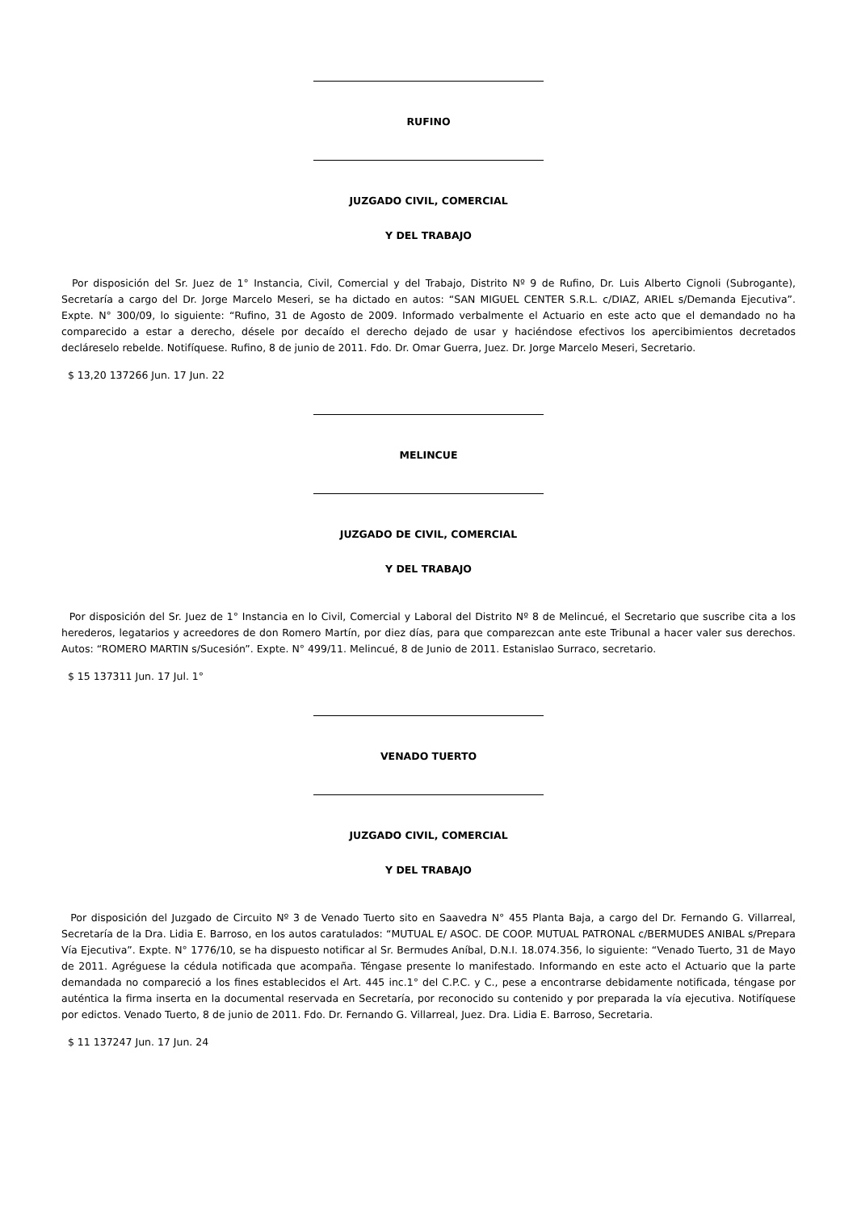RUFINO
JUZGADO CIVIL, COMERCIAL
Y DEL TRABAJO
Por disposición del Sr. Juez de 1° Instancia, Civil, Comercial y del Trabajo, Distrito Nº 9 de Rufino, Dr. Luis Alberto Cignoli (Subrogante), Secretaría a cargo del Dr. Jorge Marcelo Meseri, se ha dictado en autos: “SAN MIGUEL CENTER S.R.L. c/DIAZ, ARIEL s/Demanda Ejecutiva”. Expte. N° 300/09, lo siguiente: “Rufino, 31 de Agosto de 2009. Informado verbalmente el Actuario en este acto que el demandado no ha comparecido a estar a derecho, désele por decaído el derecho dejado de usar y haciéndose efectivos los apercibimientos decretados decláreselo rebelde. Notifíquese. Rufino, 8 de junio de 2011. Fdo. Dr. Omar Guerra, Juez. Dr. Jorge Marcelo Meseri, Secretario.
$ 13,20 137266 Jun. 17 Jun. 22
MELINCUE
JUZGADO DE CIVIL, COMERCIAL
Y DEL TRABAJO
Por disposición del Sr. Juez de 1° Instancia en lo Civil, Comercial y Laboral del Distrito Nº 8 de Melincué, el Secretario que suscribe cita a los herederos, legatarios y acreedores de don Romero Martín, por diez días, para que comparezcan ante este Tribunal a hacer valer sus derechos. Autos: “ROMERO MARTIN s/Sucesión”. Expte. N° 499/11. Melincué, 8 de Junio de 2011. Estanislao Surraco, secretario.
$ 15 137311 Jun. 17 Jul. 1°
VENADO TUERTO
JUZGADO CIVIL, COMERCIAL
Y DEL TRABAJO
Por disposición del Juzgado de Circuito Nº 3 de Venado Tuerto sito en Saavedra N° 455 Planta Baja, a cargo del Dr. Fernando G. Villarreal, Secretaría de la Dra. Lidia E. Barroso, en los autos caratulados: “MUTUAL E/ ASOC. DE COOP. MUTUAL PATRONAL c/BERMUDES ANIBAL s/Prepara Vía Ejecutiva”. Expte. N° 1776/10, se ha dispuesto notificar al Sr. Bermudes Aníbal, D.N.I. 18.074.356, lo siguiente: “Venado Tuerto, 31 de Mayo de 2011. Agréguese la cédula notificada que acompaña. Téngase presente lo manifestado. Informando en este acto el Actuario que la parte demandada no compareció a los fines establecidos el Art. 445 inc.1° del C.P.C. y C., pese a encontrarse debidamente notificada, téngase por auténtica la firma inserta en la documental reservada en Secretaría, por reconocido su contenido y por preparada la vía ejecutiva. Notifíquese por edictos. Venado Tuerto, 8 de junio de 2011. Fdo. Dr. Fernando G. Villarreal, Juez. Dra. Lidia E. Barroso, Secretaria.
$ 11 137247 Jun. 17 Jun. 24